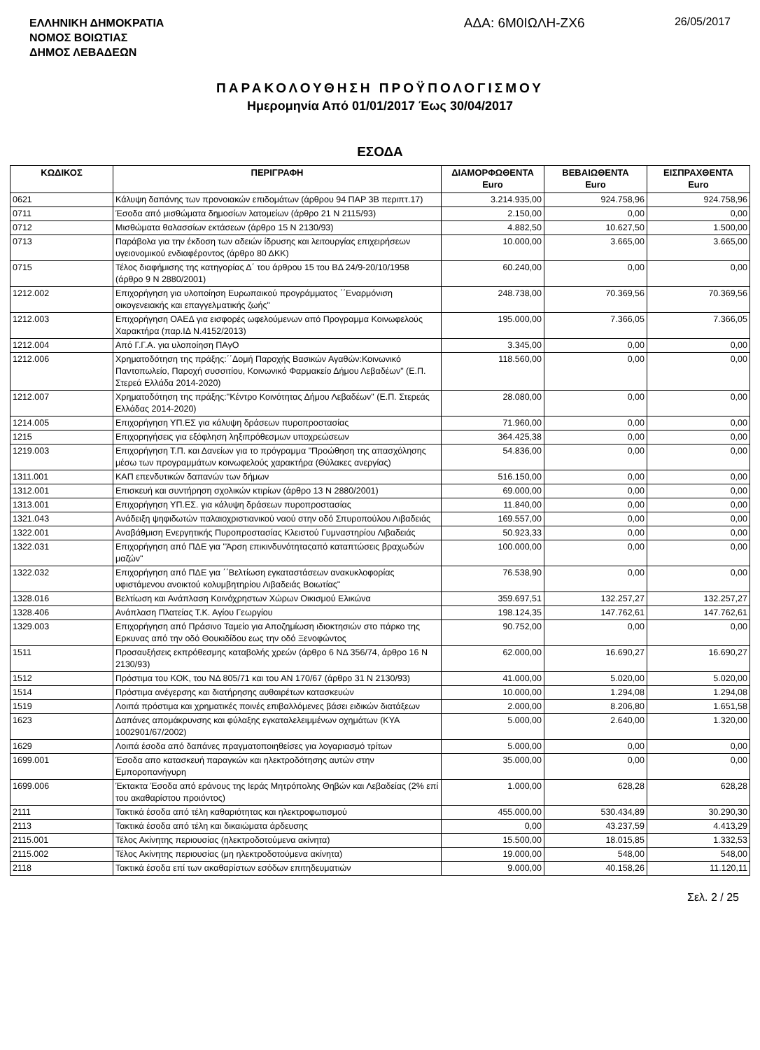ΕΛΛΗΝΙΚΗ ΔΗΜΟΚΡΑΤΙΑ
ΝΟΜΟΣ ΒΟΙΩΤΙΑΣ
ΔΗΜΟΣ ΛΕΒΑΔΕΩΝ
ΑΔΑ: 6Μ0ΙΩΛΗ-ΖΧ6
26/05/2017
ΠΑΡΑΚΟΛΟΥΘΗΣΗ ΠΡΟΫΠΟΛΟΓΙΣΜΟΥ
Ημερομηνία Από 01/01/2017 Έως 30/04/2017
ΕΣΟΔΑ
| ΚΩΔΙΚΟΣ | ΠΕΡΙΓΡΑΦΗ | ΔΙΑΜΟΡΦΩΘΕΝΤΑ Euro | ΒΕΒΑΙΩΘΕΝΤΑ Euro | ΕΙΣΠΡΑΧΘΕΝΤΑ Euro |
| --- | --- | --- | --- | --- |
| 0621 | Κάλυψη δαπάνης των προνοιακών επιδομάτων (άρθρου 94 ΠΑΡ 3Β περιπτ.17) | 3.214.935,00 | 924.758,96 | 924.758,96 |
| 0711 | Έσοδα από μισθώματα δημοσίων λατομείων (άρθρο 21 Ν 2115/93) | 2.150,00 | 0,00 | 0,00 |
| 0712 | Μισθώματα θαλασσίων εκτάσεων (άρθρο 15 Ν 2130/93) | 4.882,50 | 10.627,50 | 1.500,00 |
| 0713 | Παράβολα για την έκδοση των αδειών ίδρυσης και λειτουργίας επιχειρήσεων υγειονομικού ενδιαφέροντος (άρθρο 80 ΔΚΚ) | 10.000,00 | 3.665,00 | 3.665,00 |
| 0715 | Τέλος διαφήμισης της κατηγορίας Δ΄ του άρθρου 15 του ΒΔ 24/9-20/10/1958 (άρθρο 9 Ν 2880/2001) | 60.240,00 | 0,00 | 0,00 |
| 1212.002 | Επιχορήγηση για υλοποίηση Ευρωπαικού προγράμματος ΄΄Εναρμόνιση οικογενειακής και επαγγελματικής ζωής" | 248.738,00 | 70.369,56 | 70.369,56 |
| 1212.003 | Επιχορήγηση ΟΑΕΔ για εισφορές ωφελούμενων από Προγραμμα Κοινωφελούς Χαρακτήρα (παρ.ΙΔ Ν.4152/2013) | 195.000,00 | 7.366,05 | 7.366,05 |
| 1212.004 | Από Γ.Γ.Α. για υλοποίηση ΠΑγΟ | 3.345,00 | 0,00 | 0,00 |
| 1212.006 | Χρηματοδότηση της πράξης:΄΄Δομή Παροχής Βασικών Αγαθών:Κοινωνικό Παντοπωλείο, Παροχή συσσιτίου, Κοινωνικό Φαρμακείο Δήμου Λεβαδέων" (Ε.Π. Στερεά Ελλάδα 2014-2020) | 118.560,00 | 0,00 | 0,00 |
| 1212.007 | Χρηματοδότηση της πράξης:"Κέντρο Κοινότητας Δήμου Λεβαδέων" (Ε.Π. Στερεάς Ελλάδας 2014-2020) | 28.080,00 | 0,00 | 0,00 |
| 1214.005 | Επιχορήγηση ΥΠ.ΕΣ για κάλυψη δράσεων πυροπροστασίας | 71.960,00 | 0,00 | 0,00 |
| 1215 | Επιχορηγήσεις για εξόφληση ληξιπρόθεσμων υποχρεώσεων | 364.425,38 | 0,00 | 0,00 |
| 1219.003 | Επιχορήγηση Τ.Π. και Δανείων για το πρόγραμμα "Προώθηση της απασχόλησης μέσω των προγραμμάτων κοινωφελούς χαρακτήρα (Θύλακες ανεργίας) | 54.836,00 | 0,00 | 0,00 |
| 1311.001 | ΚΑΠ επενδυτικών δαπανών των δήμων | 516.150,00 | 0,00 | 0,00 |
| 1312.001 | Επισκευή και συντήρηση σχολικών κτιρίων (άρθρο 13 Ν 2880/2001) | 69.000,00 | 0,00 | 0,00 |
| 1313.001 | Επιχορήγηση ΥΠ.ΕΣ. για κάλυψη δράσεων πυροπροστασίας | 11.840,00 | 0,00 | 0,00 |
| 1321.043 | Ανάδειξη ψηφιδωτών παλαιοχριστιανικού ναού στην οδό Σπυροπούλου Λιβαδειάς | 169.557,00 | 0,00 | 0,00 |
| 1322.001 | Αναβάθμιση Ενεργητικής Πυροπροστασίας Κλειστού Γυμναστηρίου Λιβαδειάς | 50.923,33 | 0,00 | 0,00 |
| 1322.031 | Επιχορήγηση από ΠΔΕ για "Άρση επικινδυνότηταςαπό καταπτώσεις βραχωδών μαζών" | 100.000,00 | 0,00 | 0,00 |
| 1322.032 | Επιχορήγηση από ΠΔΕ για ΄΄Βελτίωση εγκαταστάσεων ανακυκλοφορίας υφιστάμενου ανοικτού κολυμβητηρίου Λιβαδειάς Βοιωτίας" | 76.538,90 | 0,00 | 0,00 |
| 1328.016 | Βελτίωση και Ανάπλαση Κοινόχρηστων Χώρων Οικισμού Ελικώνα | 359.697,51 | 132.257,27 | 132.257,27 |
| 1328.406 | Ανάπλαση Πλατείας Τ.Κ. Αγίου Γεωργίου | 198.124,35 | 147.762,61 | 147.762,61 |
| 1329.003 | Επιχορήγηση από Πράσινο Ταμείο για Αποζημίωση ιδιοκτησιών στο πάρκο της Ερκυνας από την οδό Θουκιδίδου εως την οδό Ξενοφώντος | 90.752,00 | 0,00 | 0,00 |
| 1511 | Προσαυξήσεις εκπρόθεσμης καταβολής χρεών (άρθρο 6 ΝΔ 356/74, άρθρο 16 Ν 2130/93) | 62.000,00 | 16.690,27 | 16.690,27 |
| 1512 | Πρόστιμα του ΚΟΚ, του ΝΔ 805/71 και του ΑΝ 170/67 (άρθρο 31 Ν 2130/93) | 41.000,00 | 5.020,00 | 5.020,00 |
| 1514 | Πρόστιμα ανέγερσης και διατήρησης αυθαιρέτων κατασκευών | 10.000,00 | 1.294,08 | 1.294,08 |
| 1519 | Λοιπά πρόστιμα και χρηματικές ποινές επιβαλλόμενες βάσει ειδικών διατάξεων | 2.000,00 | 8.206,80 | 1.651,58 |
| 1623 | Δαπάνες απομάκρυνσης και φύλαξης εγκαταλελειμμένων οχημάτων (ΚΥΑ 1002901/67/2002) | 5.000,00 | 2.640,00 | 1.320,00 |
| 1629 | Λοιπά έσοδα από δαπάνες πραγματοποιηθείσες για λογαριασμό τρίτων | 5.000,00 | 0,00 | 0,00 |
| 1699.001 | Έσοδα απο κατασκευή παραγκών και ηλεκτροδότησης αυτών στην Εμποροπανήγυρη | 35.000,00 | 0,00 | 0,00 |
| 1699.006 | Έκτακτα Έσοδα από εράνους της Ιεράς Μητρόπολης Θηβών και Λεβαδείας (2% επί του ακαθαρίστου προιόντος) | 1.000,00 | 628,28 | 628,28 |
| 2111 | Τακτικά έσοδα από τέλη καθαριότητας και ηλεκτροφωτισμού | 455.000,00 | 530.434,89 | 30.290,30 |
| 2113 | Τακτικά έσοδα από τέλη και δικαιώματα άρδευσης | 0,00 | 43.237,59 | 4.413,29 |
| 2115.001 | Τέλος Ακίνητης περιουσίας (ηλεκτροδοτούμενα ακίνητα) | 15.500,00 | 18.015,85 | 1.332,53 |
| 2115.002 | Τέλος Ακίνητης περιουσίας (μη ηλεκτροδοτούμενα ακίνητα) | 19.000,00 | 548,00 | 548,00 |
| 2118 | Τακτικά έσοδα επί των ακαθαρίστων εσόδων επιτηδευματιών | 9.000,00 | 40.158,26 | 11.120,11 |
Σελ. 2 / 25